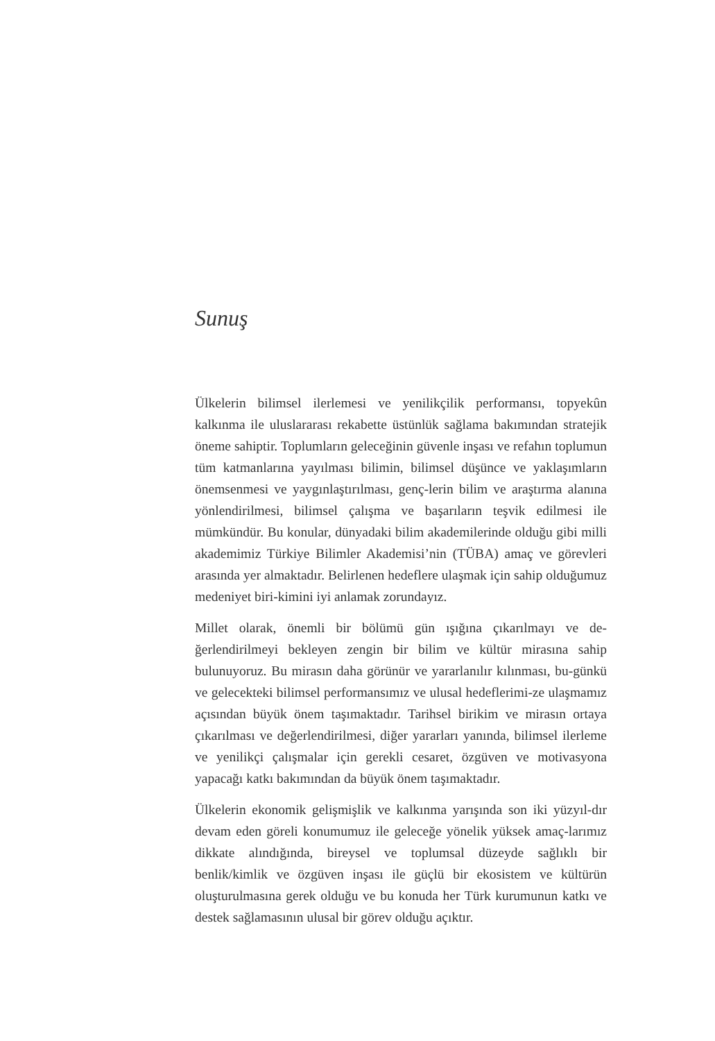Sunuş
Ülkelerin bilimsel ilerlemesi ve yenilikçilik performansı, topyekûn kalkınma ile uluslararası rekabette üstünlük sağlama bakımından stratejik öneme sahiptir. Toplumların geleceğinin güvenle inşası ve refahın toplumun tüm katmanlarına yayılması bilimin, bilimsel düşünce ve yaklaşımların önemsenmesi ve yaygınlaştırılması, genç-lerin bilim ve araştırma alanına yönlendirilmesi, bilimsel çalışma ve başarıların teşvik edilmesi ile mümkündür. Bu konular, dünyadaki bilim akademilerinde olduğu gibi milli akademimiz Türkiye Bilimler Akademisi’nin (TÜBA) amaç ve görevleri arasında yer almaktadır. Belirlenen hedeflere ulaşmak için sahip olduğumuz medeniyet biri-kimini iyi anlamak zorundayız.
Millet olarak, önemli bir bölümü gün ışığına çıkarılmayı ve de-ğerlendirilmeyi bekleyen zengin bir bilim ve kültür mirasına sahip bulunuyoruz. Bu mirasın daha görünür ve yararlanılır kılınması, bu-günkü ve gelecekteki bilimsel performansımız ve ulusal hedeflerimi-ze ulaşmamız açısından büyük önem taşımaktadır. Tarihsel birikim ve mirasın ortaya çıkarılması ve değerlendirilmesi, diğer yararları yanında, bilimsel ilerleme ve yenilikçi çalışmalar için gerekli cesaret, özgüven ve motivasyona yapacağı katkı bakımından da büyük önem taşımaktadır.
Ülkelerin ekonomik gelişmişlik ve kalkınma yarışında son iki yüzyıl-dır devam eden göreli konumumuz ile geleceğe yönelik yüksek amaç-larımız dikkate alındığında, bireysel ve toplumsal düzeyde sağlıklı bir benlik/kimlik ve özgüven inşası ile güçlü bir ekosistem ve kültürün oluşturulmasına gerek olduğu ve bu konuda her Türk kurumunun katkı ve destek sağlamasının ulusal bir görev olduğu açıktır.